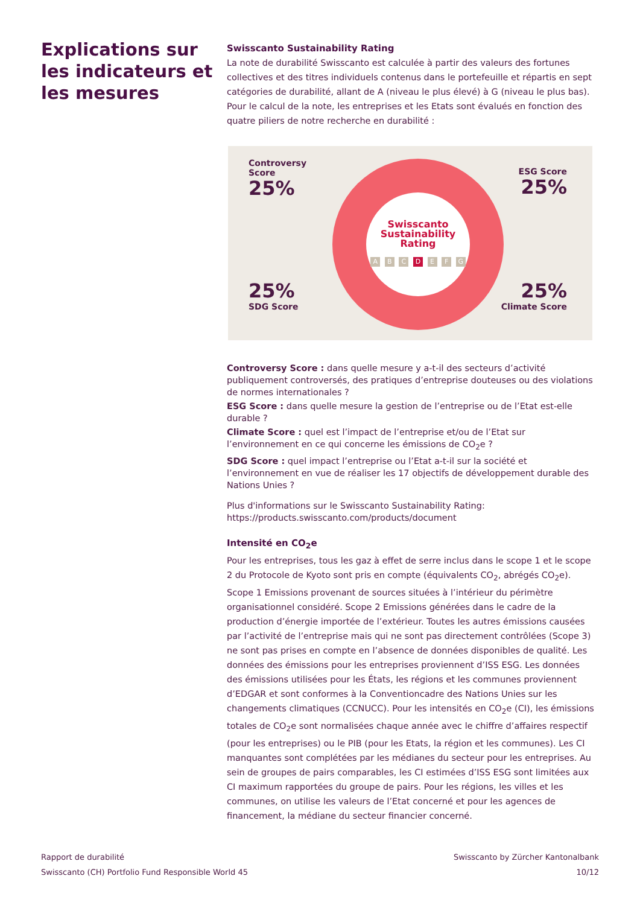Explications sur les indicateurs et les mesures
Swisscanto Sustainability Rating
La note de durabilité Swisscanto est calculée à partir des valeurs des fortunes collectives et des titres individuels contenus dans le portefeuille et répartis en sept catégories de durabilité, allant de A (niveau le plus élevé) à G (niveau le plus bas). Pour le calcul de la note, les entreprises et les Etats sont évalués en fonction des quatre piliers de notre recherche en durabilité :
Swisscanto
Sustainability
Rating
A B C D E F G
Controversy
Score
25%
ESG Score
25%
25%
SDG Score
25%
Climate Score
Controversy Score : dans quelle mesure y a-t-il des secteurs d’activité publiquement controversés, des pratiques d’entreprise douteuses ou des violations de normes internationales ?
ESG Score : dans quelle mesure la gestion de l’entreprise ou de l’Etat est-elle durable ?
Climate Score : quel est l’impact de l’entreprise et/ou de l’Etat sur l’environnement en ce qui concerne les émissions de CO<sub>2</sub>e ?
SDG Score : quel impact l’entreprise ou l’Etat a-t-il sur la société et l’environnement en vue de réaliser les 17 objectifs de développement durable des Nations Unies ?
Plus d'informations sur le Swisscanto Sustainability Rating:
https://products.swisscanto.com/products/document
Intensité en CO<sub>2</sub>e
Pour les entreprises, tous les gaz à effet de serre inclus dans le scope 1 et le scope 2 du Protocole de Kyoto sont pris en compte (équivalents CO<sub>2</sub>, abrégés CO<sub>2</sub>e). Scope 1 Emissions provenant de sources situées à l’intérieur du périmètre organisationnel considéré. Scope 2 Emissions générées dans le cadre de la production d’énergie importée de l’extérieur. Toutes les autres émissions causées par l’activité de l’entreprise mais qui ne sont pas directement contrôlées (Scope 3) ne sont pas prises en compte en l’absence de données disponibles de qualité. Les données des émissions pour les entreprises proviennent d’ISS ESG. Les données des émissions utilisées pour les États, les régions et les communes proviennent d’EDGAR et sont conformes à la Conventioncadre des Nations Unies sur les changements climatiques (CCNUCC). Pour les intensités en CO<sub>2</sub>e (CI), les émissions totales de CO<sub>2</sub>e sont normalisées chaque année avec le chiffre d’affaires respectif (pour les entreprises) ou le PIB (pour les Etats, la région et les communes). Les CI manquantes sont complétées par les médianes du secteur pour les entreprises. Au sein de groupes de pairs comparables, les CI estimées d’ISS ESG sont limitées aux CI maximum rapportées du groupe de pairs. Pour les régions, les villes et les communes, on utilise les valeurs de l’Etat concerné et pour les agences de financement, la médiane du secteur financier concerné.
Rapport de durabilité
Swisscanto (CH) Portfolio Fund Responsible World 45
Swisscanto by Zürcher Kantonalbank
10/12